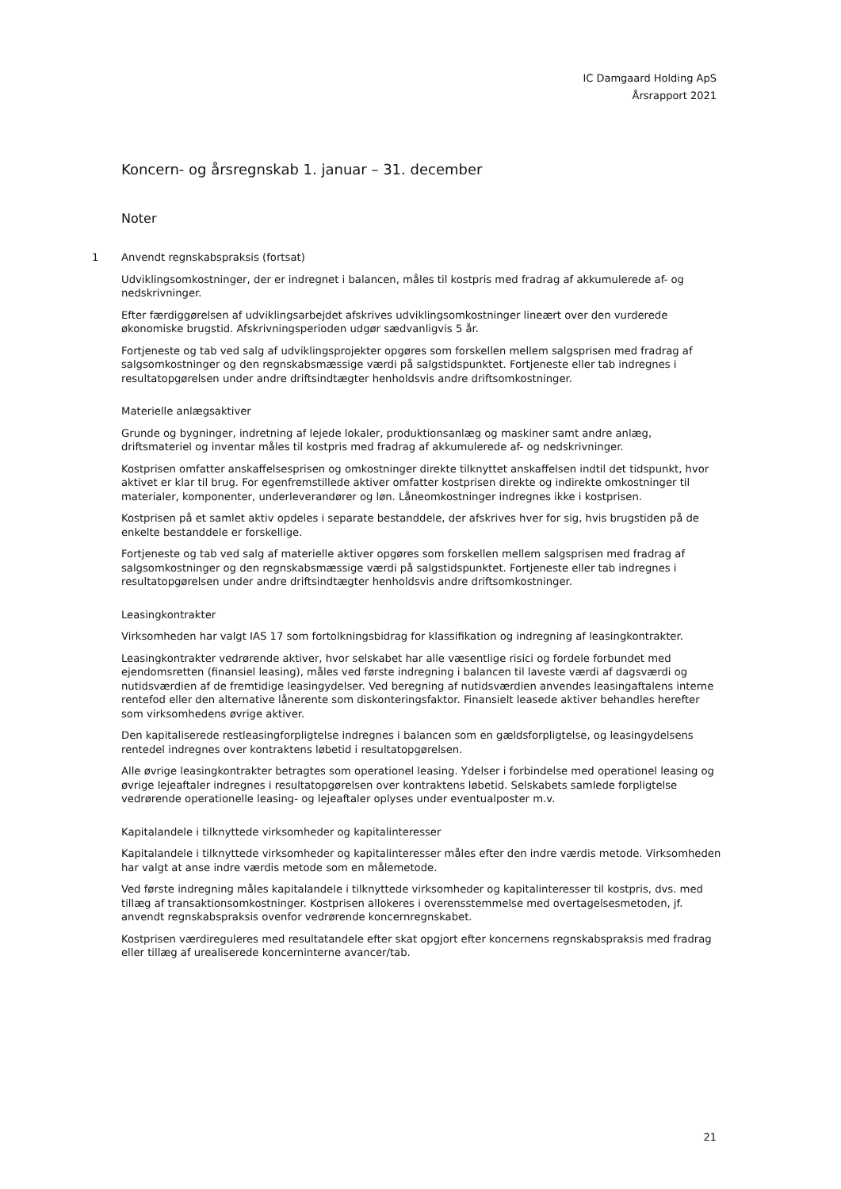IC Damgaard Holding ApS
Årsrapport 2021
Koncern- og årsregnskab 1. januar – 31. december
Noter
1 Anvendt regnskabspraksis (fortsat)
Udviklingsomkostninger, der er indregnet i balancen, måles til kostpris med fradrag af akkumulerede af- og nedskrivninger.
Efter færdiggørelsen af udviklingsarbejdet afskrives udviklingsomkostninger lineært over den vurderede økonomiske brugstid. Afskrivningsperioden udgør sædvanligvis 5 år.
Fortjeneste og tab ved salg af udviklingsprojekter opgøres som forskellen mellem salgsprisen med fradrag af salgsomkostninger og den regnskabsmæssige værdi på salgstidspunktet. Fortjeneste eller tab indregnes i resultatopgørelsen under andre driftsindtægter henholdsvis andre driftsomkostninger.
Materielle anlægsaktiver
Grunde og bygninger, indretning af lejede lokaler, produktionsanlæg og maskiner samt andre anlæg, driftsmateriel og inventar måles til kostpris med fradrag af akkumulerede af- og nedskrivninger.
Kostprisen omfatter anskaffelsesprisen og omkostninger direkte tilknyttet anskaffelsen indtil det tidspunkt, hvor aktivet er klar til brug. For egenfremstillede aktiver omfatter kostprisen direkte og indirekte omkostninger til materialer, komponenter, underleverandører og løn. Låneomkostninger indregnes ikke i kostprisen.
Kostprisen på et samlet aktiv opdeles i separate bestanddele, der afskrives hver for sig, hvis brugstiden på de enkelte bestanddele er forskellige.
Fortjeneste og tab ved salg af materielle aktiver opgøres som forskellen mellem salgsprisen med fradrag af salgsomkostninger og den regnskabsmæssige værdi på salgstidspunktet. Fortjeneste eller tab indregnes i resultatopgørelsen under andre driftsindtægter henholdsvis andre driftsomkostninger.
Leasingkontrakter
Virksomheden har valgt IAS 17 som fortolkningsbidrag for klassifikation og indregning af leasingkontrakter.
Leasingkontrakter vedrørende aktiver, hvor selskabet har alle væsentlige risici og fordele forbundet med ejendomsretten (finansiel leasing), måles ved første indregning i balancen til laveste værdi af dagsværdi og nutidsværdien af de fremtidige leasingydelser. Ved beregning af nutidsværdien anvendes leasingaftalens interne rentefod eller den alternative lånerente som diskonteringsfaktor. Finansielt leasede aktiver behandles herefter som virksomhedens øvrige aktiver.
Den kapitaliserede restleasingforpligtelse indregnes i balancen som en gældsforpligtelse, og leasingydelsens rentedel indregnes over kontraktens løbetid i resultatopgørelsen.
Alle øvrige leasingkontrakter betragtes som operationel leasing. Ydelser i forbindelse med operationel leasing og øvrige lejeaftaler indregnes i resultatopgørelsen over kontraktens løbetid. Selskabets samlede forpligtelse vedrørende operationelle leasing- og lejeaftaler oplyses under eventualposter m.v.
Kapitalandele i tilknyttede virksomheder og kapitalinteresser
Kapitalandele i tilknyttede virksomheder og kapitalinteresser måles efter den indre værdis metode. Virksomheden har valgt at anse indre værdis metode som en målemetode.
Ved første indregning måles kapitalandele i tilknyttede virksomheder og kapitalinteresser til kostpris, dvs. med tillæg af transaktionsomkostninger. Kostprisen allokeres i overensstemmelse med overtagelsesmetoden, jf. anvendt regnskabspraksis ovenfor vedrørende koncernregnskabet.
Kostprisen værdireguleres med resultatandele efter skat opgjort efter koncernens regnskabspraksis med fradrag eller tillæg af urealiserede koncerninterne avancer/tab.
21